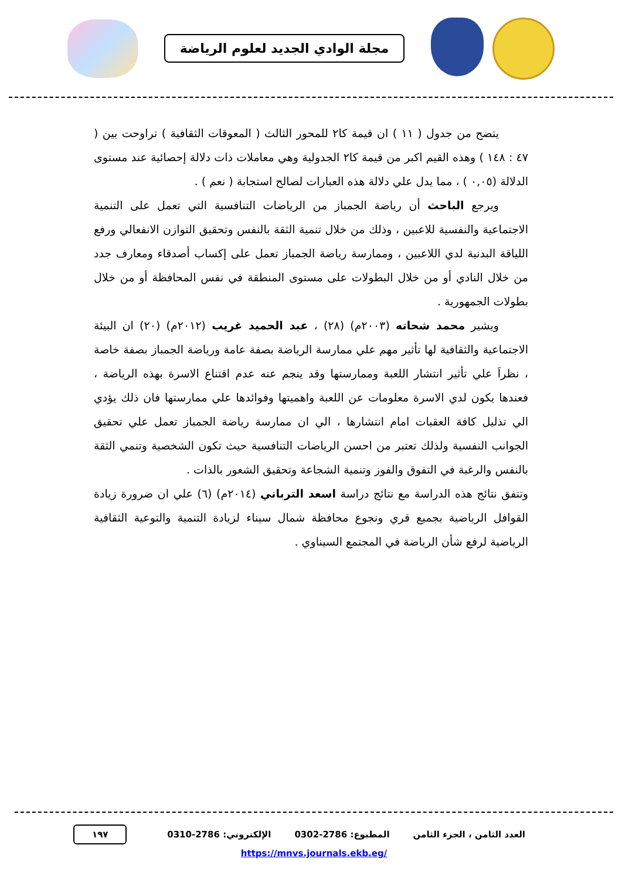مجلة الوادي الجديد لعلوم الرياضة
يتضح من جدول ( ١١ ) ان قيمة كا٢ للمحور الثالث ( المعوقات الثقافية ) تراوحت بين ( ٤٧ : ١٤٨ ) وهذه القيم اكبر من قيمة كا٢ الجدولية وهي معاملات ذات دلالة إحصائية عند مستوى الدلالة (٠,٠٥ ) ، مما يدل علي دلالة هذه العبارات لصالح استجابة ( نعم ) .
ويرجع الباحث أن رياضة الجمباز من الرياضات التنافسية التي تعمل على التنمية الاجتماعية والنفسية للاعبين ، وذلك من خلال تنمية الثقة بالنفس وتحقيق التوازن الانفعالي ورفع اللياقة البدنية لدي اللاعبين ، وممارسة رياضة الجمباز تعمل على إكساب أصدقاء ومعارف جدد من خلال النادي أو من خلال البطولات على مستوى المنطقة في نفس المحافظة أو من خلال بطولات الجمهورية .
ويشير محمد شحاته (٢٠٠٣م) (٢٨) ، عبد الحميد غريب (٢٠١٢م) (٢٠) ان البيئة الاجتماعية والثقافية لها تأثير مهم علي ممارسة الرياضة بصفة عامة ورياضة الجمباز بصفة خاصة ، نظراَ علي تأثير انتشار اللعبة وممارستها وقد ينجم عنه عدم اقتناع الاسرة بهذه الرياضة ، فعندها يكون لدي الاسرة معلومات عن اللعبة واهميتها وفوائدها علي ممارستها فان ذلك يؤدي الي تذليل كافة العقبات امام انتشارها ، الي ان ممارسة رياضة الجمباز تعمل علي تحقيق الجوانب النفسية ولذلك تعتبر من احسن الرياضات التنافسية حيث تكون الشخصية وتنمي الثقة بالنفس والرغبة في التفوق والفوز وتنمية الشجاعة وتحقيق الشعور بالذات .
وتتفق نتائج هذه الدراسة مع نتائج دراسة اسعد الترباني (٢٠١٤م) (٦) علي ان ضرورة زيادة القوافل الرياضية بجميع قري ونجوع محافظة شمال سيناء لزيادة التنمية والتوعية الثقافية الرياضية لرفع شأن الرياضة في المجتمع السيناوي .
العدد الثامن ، الجزء الثامن المطبوع: 2786-0302 الإلكتروني: 2786-0310 ١٩٧
https://mnvs.journals.ekb.eg/